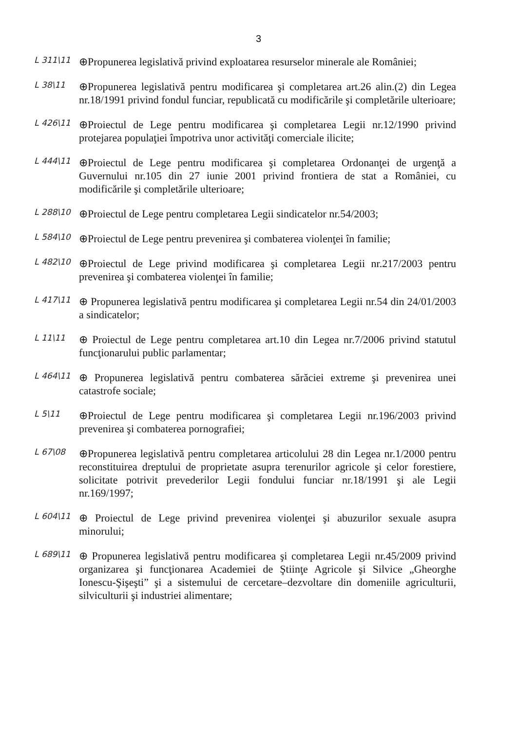3
L 311\11
⊕Propunerea legislativă privind exploatarea resurselor minerale ale României;
L 38\11
⊕Propunerea legislativă pentru modificarea şi completarea art.26 alin.(2) din Legea nr.18/1991 privind fondul funciar, republicată cu modificările şi completările ulterioare;
L 426\11
⊕Proiectul de Lege pentru modificarea şi completarea Legii nr.12/1990 privind protejarea populaţiei împotriva unor activităţi comerciale ilicite;
L 444\11
⊕Proiectul de Lege pentru modificarea şi completarea Ordonanţei de urgenţă a Guvernului nr.105 din 27 iunie 2001 privind frontiera de stat a României, cu modificările şi completările ulterioare;
L 288\10
⊕Proiectul de Lege pentru completarea Legii sindicatelor nr.54/2003;
L 584\10
⊕Proiectul de Lege pentru prevenirea şi combaterea violenţei în familie;
L 482\10
⊕Proiectul de Lege privind modificarea şi completarea Legii nr.217/2003 pentru prevenirea şi combaterea violenţei în familie;
L 417\11
⊕ Propunerea legislativă pentru modificarea şi completarea Legii nr.54 din 24/01/2003 a sindicatelor;
L 11\11
⊕ Proiectul de Lege pentru completarea art.10 din Legea nr.7/2006 privind statutul funcţionarului public parlamentar;
L 464\11
⊕ Propunerea legislativă pentru combaterea sărăciei extreme şi prevenirea unei catastrofe sociale;
L 5\11
⊕Proiectul de Lege pentru modificarea şi completarea Legii nr.196/2003 privind prevenirea şi combaterea pornografiei;
L 67\08
⊕Propunerea legislativă pentru completarea articolului 28 din Legea nr.1/2000 pentru reconstituirea dreptului de proprietate asupra terenurilor agricole şi celor forestiere, solicitate potrivit prevederilor Legii fondului funciar nr.18/1991 şi ale Legii nr.169/1997;
L 604\11
⊕ Proiectul de Lege privind prevenirea violenţei şi abuzurilor sexuale asupra minorului;
L 689\11
⊕ Propunerea legislativă pentru modificarea şi completarea Legii nr.45/2009 privind organizarea şi funcţionarea Academiei de Ştiinţe Agricole şi Silvice „Gheorghe Ionescu-Şişeşti” şi a sistemului de cercetare–dezvoltare din domeniile agriculturii, silviculturii şi industriei alimentare;